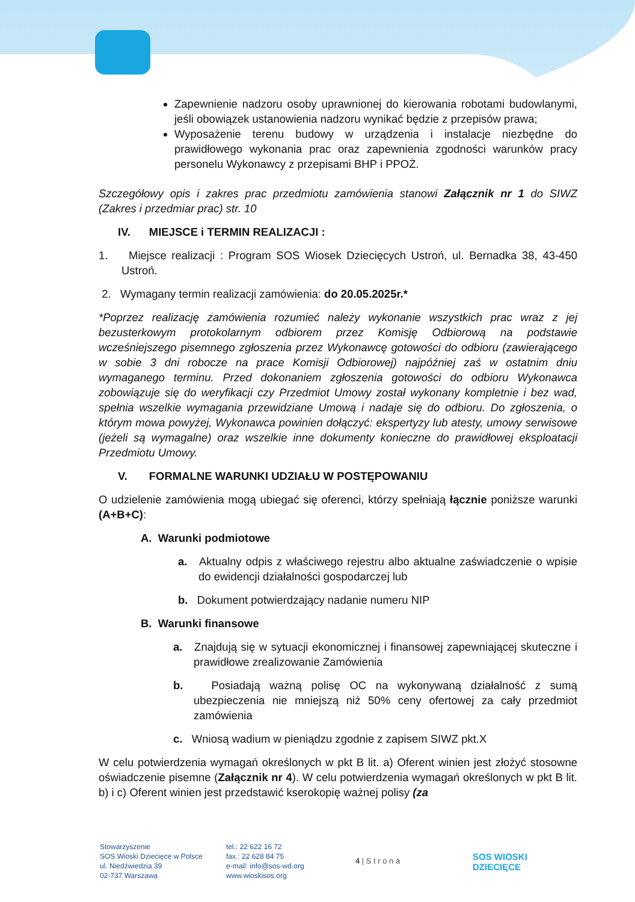Zapewnienie nadzoru osoby uprawnionej do kierowania robotami budowlanymi, jeśli obowiązek ustanowienia nadzoru wynikać będzie z przepisów prawa;
Wyposażenie terenu budowy w urządzenia i instalacje niezbędne do prawidłowego wykonania prac oraz zapewnienia zgodności warunków pracy personelu Wykonawcy z przepisami BHP i PPOŻ.
Szczegółowy opis i zakres prac przedmiotu zamówienia stanowi Załącznik nr 1 do SIWZ (Zakres i przedmiar prac) str. 10
IV. MIEJSCE i TERMIN REALIZACJI :
1. Miejsce realizacji : Program SOS Wiosek Dziecięcych Ustroń, ul. Bernadka 38, 43-450 Ustroń.
2. Wymagany termin realizacji zamówienia: do 20.05.2025r.*
*Poprzez realizację zamówienia rozumieć należy wykonanie wszystkich prac wraz z jej bezusterkowym protokolarnym odbiorem przez Komisję Odbiorową na podstawie wcześniejszego pisemnego zgłoszenia przez Wykonawcę gotowości do odbioru (zawierającego w sobie 3 dni robocze na prace Komisji Odbiorowej) najpóźniej zaś w ostatnim dniu wymaganego terminu. Przed dokonaniem zgłoszenia gotowości do odbioru Wykonawca zobowiązuje się do weryfikacji czy Przedmiot Umowy został wykonany kompletnie i bez wad, spełnia wszelkie wymagania przewidziane Umową i nadaje się do odbioru. Do zgłoszenia, o którym mowa powyżej, Wykonawca powinien dołączyć: ekspertyzy lub atesty, umowy serwisowe (jeżeli są wymagalne) oraz wszelkie inne dokumenty konieczne do prawidłowej eksploatacji Przedmiotu Umowy.
V. FORMALNE WARUNKI UDZIAŁU W POSTĘPOWANIU
O udzielenie zamówienia mogą ubiegać się oferenci, którzy spełniają łącznie poniższe warunki (A+B+C):
A. Warunki podmiotowe
a. Aktualny odpis z właściwego rejestru albo aktualne zaświadczenie o wpisie do ewidencji działalności gospodarczej lub
b. Dokument potwierdzający nadanie numeru NIP
B. Warunki finansowe
a. Znajdują się w sytuacji ekonomicznej i finansowej zapewniającej skuteczne i prawidłowe zrealizowanie Zamówienia
b. Posiadają ważną polisę OC na wykonywaną działalność z sumą ubezpieczenia nie mniejszą niż 50% ceny ofertowej za cały przedmiot zamówienia
c. Wniosą wadium w pieniądzu zgodnie z zapisem SIWZ pkt.X
W celu potwierdzenia wymagań określonych w pkt B lit. a) Oferent winien jest złożyć stosowne oświadczenie pisemne (Załącznik nr 4). W celu potwierdzenia wymagań określonych w pkt B lit. b) i c) Oferent winien jest przedstawić kserokopię ważnej polisy (za
Stowarzyszenie
SOS Wioski Dziecięce w Polsce
ul. Niedźwiedzia 39
02-737 Warszawa
tel.: 22 622 16 72
fax.: 22 628 84 75
e-mail: info@sos-wd.org
www.wioskisos.org
4 | S t r o n a
SOS WIOSKI
DZIECIĘCE